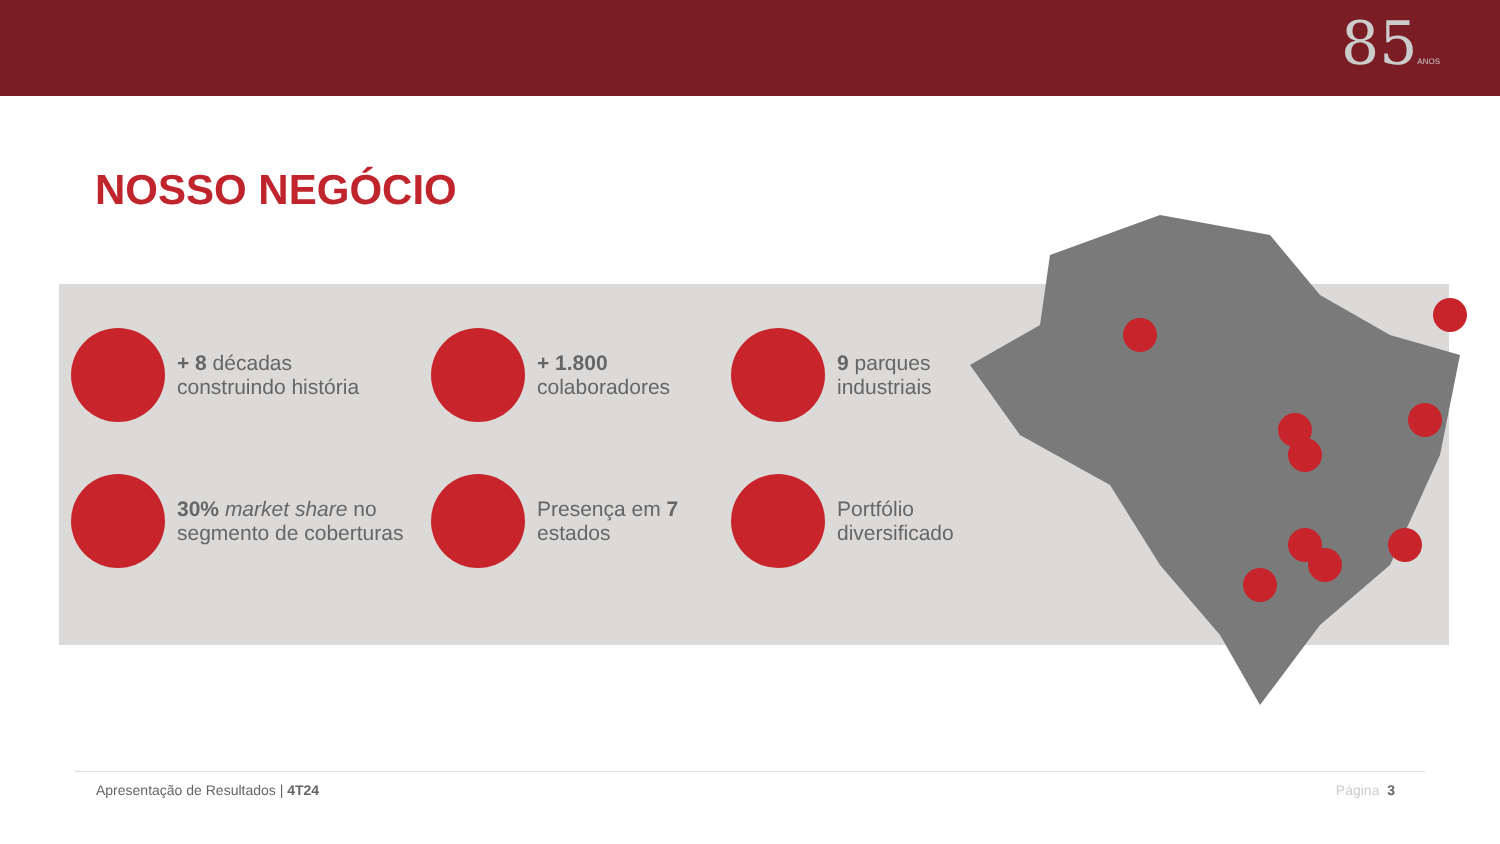85ANOS
NOSSO NEGÓCIO
+ 8 décadas
construindo história
+ 1.800
colaboradores
9 parques
industriais
30% market share no
segmento de coberturas
Presença em 7
estados
Portfólio
diversificado
Apresentação de Resultados | 4T24 Página 3